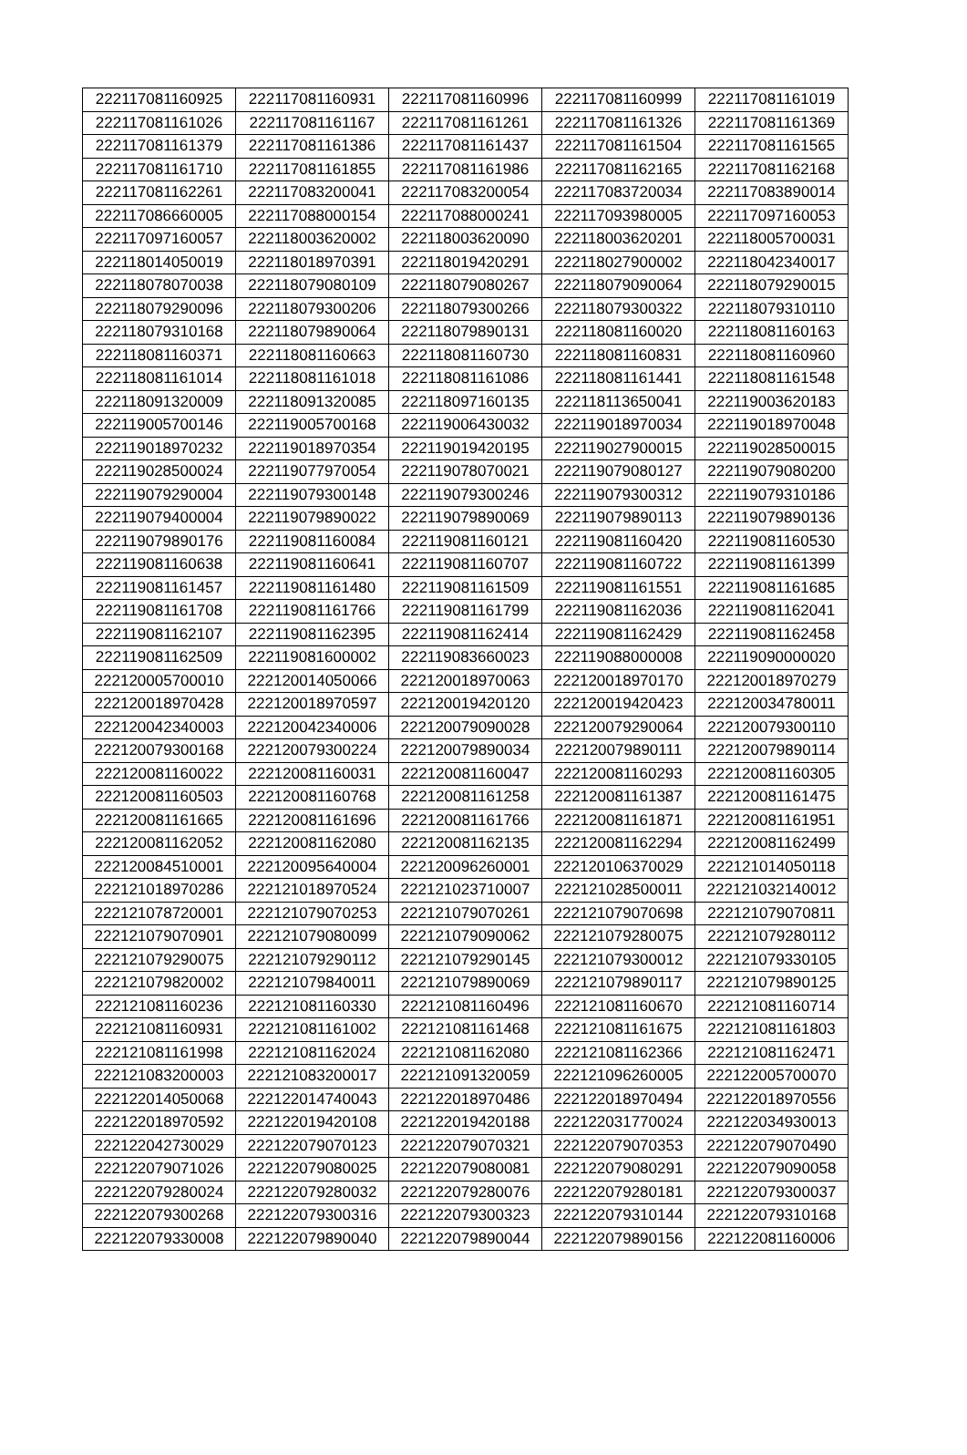| 222117081160925 | 222117081160931 | 222117081160996 | 222117081160999 | 222117081161019 |
| 222117081161026 | 222117081161167 | 222117081161261 | 222117081161326 | 222117081161369 |
| 222117081161379 | 222117081161386 | 222117081161437 | 222117081161504 | 222117081161565 |
| 222117081161710 | 222117081161855 | 222117081161986 | 222117081162165 | 222117081162168 |
| 222117081162261 | 222117083200041 | 222117083200054 | 222117083720034 | 222117083890014 |
| 222117086660005 | 222117088000154 | 222117088000241 | 222117093980005 | 222117097160053 |
| 222117097160057 | 222118003620002 | 222118003620090 | 222118003620201 | 222118005700031 |
| 222118014050019 | 222118018970391 | 222118019420291 | 222118027900002 | 222118042340017 |
| 222118078070038 | 222118079080109 | 222118079080267 | 222118079090064 | 222118079290015 |
| 222118079290096 | 222118079300206 | 222118079300266 | 222118079300322 | 222118079310110 |
| 222118079310168 | 222118079890064 | 222118079890131 | 222118081160020 | 222118081160163 |
| 222118081160371 | 222118081160663 | 222118081160730 | 222118081160831 | 222118081160960 |
| 222118081161014 | 222118081161018 | 222118081161086 | 222118081161441 | 222118081161548 |
| 222118091320009 | 222118091320085 | 222118097160135 | 222118113650041 | 222119003620183 |
| 222119005700146 | 222119005700168 | 222119006430032 | 222119018970034 | 222119018970048 |
| 222119018970232 | 222119018970354 | 222119019420195 | 222119027900015 | 222119028500015 |
| 222119028500024 | 222119077970054 | 222119078070021 | 222119079080127 | 222119079080200 |
| 222119079290004 | 222119079300148 | 222119079300246 | 222119079300312 | 222119079310186 |
| 222119079400004 | 222119079890022 | 222119079890069 | 222119079890113 | 222119079890136 |
| 222119079890176 | 222119081160084 | 222119081160121 | 222119081160420 | 222119081160530 |
| 222119081160638 | 222119081160641 | 222119081160707 | 222119081160722 | 222119081161399 |
| 222119081161457 | 222119081161480 | 222119081161509 | 222119081161551 | 222119081161685 |
| 222119081161708 | 222119081161766 | 222119081161799 | 222119081162036 | 222119081162041 |
| 222119081162107 | 222119081162395 | 222119081162414 | 222119081162429 | 222119081162458 |
| 222119081162509 | 222119081600002 | 222119083660023 | 222119088000008 | 222119090000020 |
| 222120005700010 | 222120014050066 | 222120018970063 | 222120018970170 | 222120018970279 |
| 222120018970428 | 222120018970597 | 222120019420120 | 222120019420423 | 222120034780011 |
| 222120042340003 | 222120042340006 | 222120079090028 | 222120079290064 | 222120079300110 |
| 222120079300168 | 222120079300224 | 222120079890034 | 222120079890111 | 222120079890114 |
| 222120081160022 | 222120081160031 | 222120081160047 | 222120081160293 | 222120081160305 |
| 222120081160503 | 222120081160768 | 222120081161258 | 222120081161387 | 222120081161475 |
| 222120081161665 | 222120081161696 | 222120081161766 | 222120081161871 | 222120081161951 |
| 222120081162052 | 222120081162080 | 222120081162135 | 222120081162294 | 222120081162499 |
| 222120084510001 | 222120095640004 | 222120096260001 | 222120106370029 | 222121014050118 |
| 222121018970286 | 222121018970524 | 222121023710007 | 222121028500011 | 222121032140012 |
| 222121078720001 | 222121079070253 | 222121079070261 | 222121079070698 | 222121079070811 |
| 222121079070901 | 222121079080099 | 222121079090062 | 222121079280075 | 222121079280112 |
| 222121079290075 | 222121079290112 | 222121079290145 | 222121079300012 | 222121079330105 |
| 222121079820002 | 222121079840011 | 222121079890069 | 222121079890117 | 222121079890125 |
| 222121081160236 | 222121081160330 | 222121081160496 | 222121081160670 | 222121081160714 |
| 222121081160931 | 222121081161002 | 222121081161468 | 222121081161675 | 222121081161803 |
| 222121081161998 | 222121081162024 | 222121081162080 | 222121081162366 | 222121081162471 |
| 222121083200003 | 222121083200017 | 222121091320059 | 222121096260005 | 222122005700070 |
| 222122014050068 | 222122014740043 | 222122018970486 | 222122018970494 | 222122018970556 |
| 222122018970592 | 222122019420108 | 222122019420188 | 222122031770024 | 222122034930013 |
| 222122042730029 | 222122079070123 | 222122079070321 | 222122079070353 | 222122079070490 |
| 222122079071026 | 222122079080025 | 222122079080081 | 222122079080291 | 222122079090058 |
| 222122079280024 | 222122079280032 | 222122079280076 | 222122079280181 | 222122079300037 |
| 222122079300268 | 222122079300316 | 222122079300323 | 222122079310144 | 222122079310168 |
| 222122079330008 | 222122079890040 | 222122079890044 | 222122079890156 | 222122081160006 |